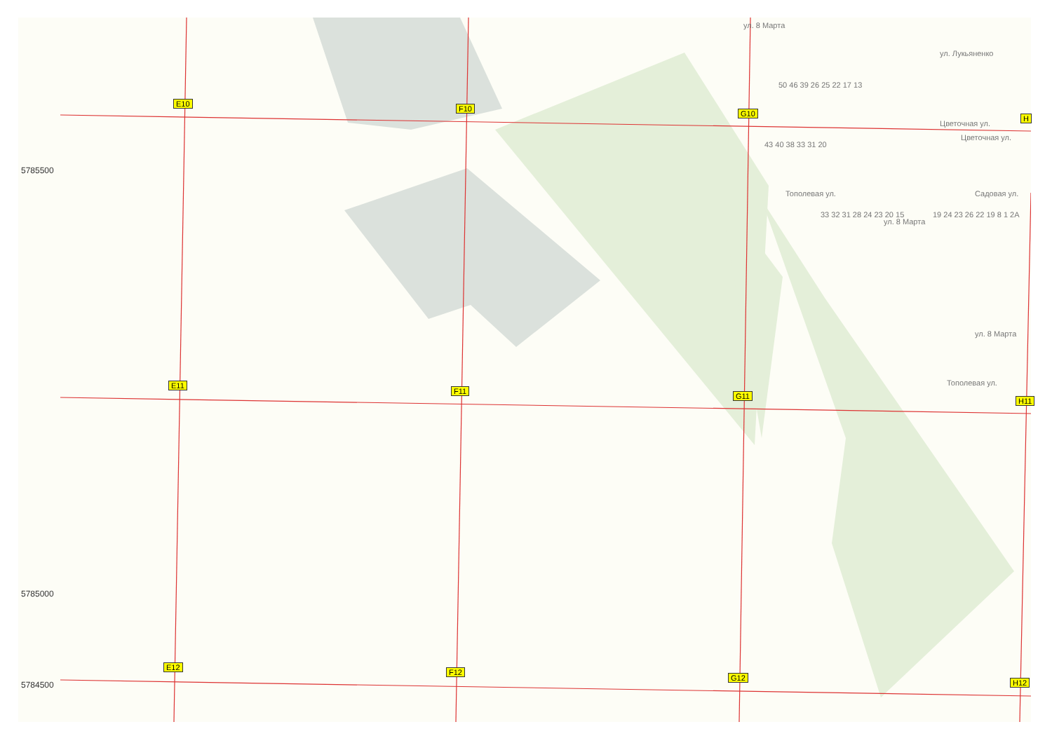5785500
5785000
5784500
E10
F10
G10
H
E11
F11
G11
H11
E12
F12
G12
H12
ул. 8 Марта
ул. Лукьяненко
Цветочная ул.
Цветочная ул.
Садовая ул.
Тополевая ул.
ул. 8 Марта
ул. 8 Марта
Тополевая ул.
50 46 39 26 25 22 17 13
43 40 38 33 31 20
33 32 31 28 24 23 20 15 19 24 23 26 22 19 8 1 2A